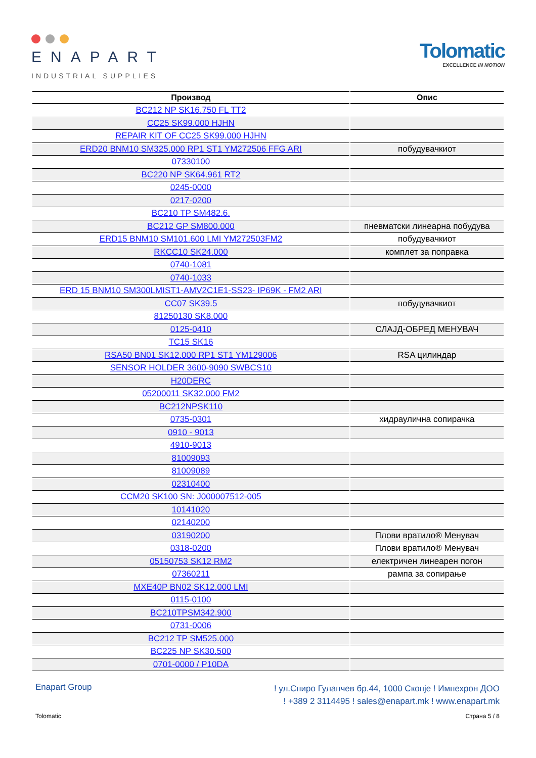ENAPART
INDUSTRIAL SUPPLIES
Tolomatic
EXCELLENCE IN MOTION
| Производ | Опис |
| --- | --- |
| BC212 NP SK16.750 FL TT2 | |
| CC25 SK99.000 HJHN | |
| REPAIR KIT OF CC25 SK99.000 HJHN | |
| ERD20 BNM10 SM325.000 RP1 ST1 YM272506 FFG ARI | побудувачкиот |
| 07330100 | |
| BC220 NP SK64.961 RT2 | |
| 0245-0000 | |
| 0217-0200 | |
| BC210 TP SM482.6. | |
| BC212 GP SM800.000 | пневматски линеарна побудува |
| ERD15 BNM10 SM101.600 LMI YM272503FM2 | побудувачкиот |
| RKCC10 SK24.000 | комплет за поправка |
| 0740-1081 | |
| 0740-1033 | |
| ERD 15 BNM10 SM300LMIST1-AMV2C1E1-SS23- IP69K - FM2 ARI | |
| CC07 SK39.5 | побудувачкиот |
| 81250130 SK8.000 | |
| 0125-0410 | СЛАЈД-ОБРЕД МЕНУВАЧ |
| TC15 SK16 | |
| RSA50 BN01 SK12.000 RP1 ST1 YM129006 | RSA цилиндар |
| SENSOR HOLDER 3600-9090 SWBCS10 | |
| H20DERC | |
| 05200011 SK32.000 FM2 | |
| BC212NPSK110 | |
| 0735-0301 | хидраулична сопирачка |
| 0910 - 9013 | |
| 4910-9013 | |
| 81009093 | |
| 81009089 | |
| 02310400 | |
| CCM20 SK100 SN: J000007512-005 | |
| 10141020 | |
| 02140200 | |
| 03190200 | Плови вратило® Менувач |
| 0318-0200 | Плови вратило® Менувач |
| 05150753 SK12 RM2 | електричен линеарен погон |
| 07360211 | рампа за сопирање |
| MXE40P BN02 SK12.000 LMI | |
| 0115-0100 | |
| BC210TPSM342.900 | |
| 0731-0006 | |
| BC212 TP SM525.000 | |
| BC225 NP SK30.500 | |
| 0701-0000 / P10DA | |
Enapart Group
! ул.Спиро Гулапчев бр.44, 1000 Скопје ! Импехрон ДОО
! +389 2 3114495 ! sales@enapart.mk ! www.enapart.mk
Tolomatic Страна 5 / 8